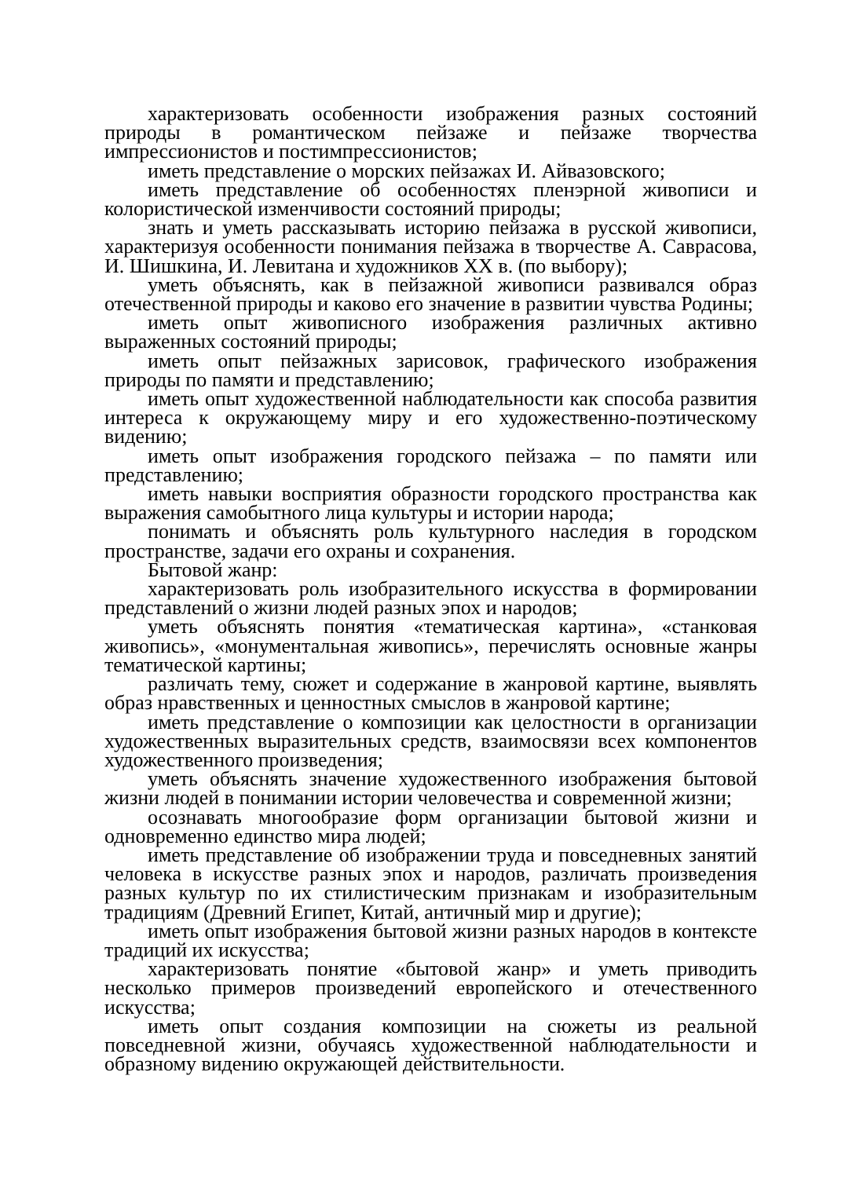характеризовать особенности изображения разных состояний природы в романтическом пейзаже и пейзаже творчества импрессионистов и постимпрессионистов;
иметь представление о морских пейзажах И. Айвазовского;
иметь представление об особенностях пленэрной живописи и колористической изменчивости состояний природы;
знать и уметь рассказывать историю пейзажа в русской живописи, характеризуя особенности понимания пейзажа в творчестве А. Саврасова, И. Шишкина, И. Левитана и художников XX в. (по выбору);
уметь объяснять, как в пейзажной живописи развивался образ отечественной природы и каково его значение в развитии чувства Родины;
иметь опыт живописного изображения различных активно выраженных состояний природы;
иметь опыт пейзажных зарисовок, графического изображения природы по памяти и представлению;
иметь опыт художественной наблюдательности как способа развития интереса к окружающему миру и его художественно-поэтическому видению;
иметь опыт изображения городского пейзажа – по памяти или представлению;
иметь навыки восприятия образности городского пространства как выражения самобытного лица культуры и истории народа;
понимать и объяснять роль культурного наследия в городском пространстве, задачи его охраны и сохранения.
Бытовой жанр:
характеризовать роль изобразительного искусства в формировании представлений о жизни людей разных эпох и народов;
уметь объяснять понятия «тематическая картина», «станковая живопись», «монументальная живопись», перечислять основные жанры тематической картины;
различать тему, сюжет и содержание в жанровой картине, выявлять образ нравственных и ценностных смыслов в жанровой картине;
иметь представление о композиции как целостности в организации художественных выразительных средств, взаимосвязи всех компонентов художественного произведения;
уметь объяснять значение художественного изображения бытовой жизни людей в понимании истории человечества и современной жизни;
осознавать многообразие форм организации бытовой жизни и одновременно единство мира людей;
иметь представление об изображении труда и повседневных занятий человека в искусстве разных эпох и народов, различать произведения разных культур по их стилистическим признакам и изобразительным традициям (Древний Египет, Китай, античный мир и другие);
иметь опыт изображения бытовой жизни разных народов в контексте традиций их искусства;
характеризовать понятие «бытовой жанр» и уметь приводить несколько примеров произведений европейского и отечественного искусства;
иметь опыт создания композиции на сюжеты из реальной повседневной жизни, обучаясь художественной наблюдательности и образному видению окружающей действительности.